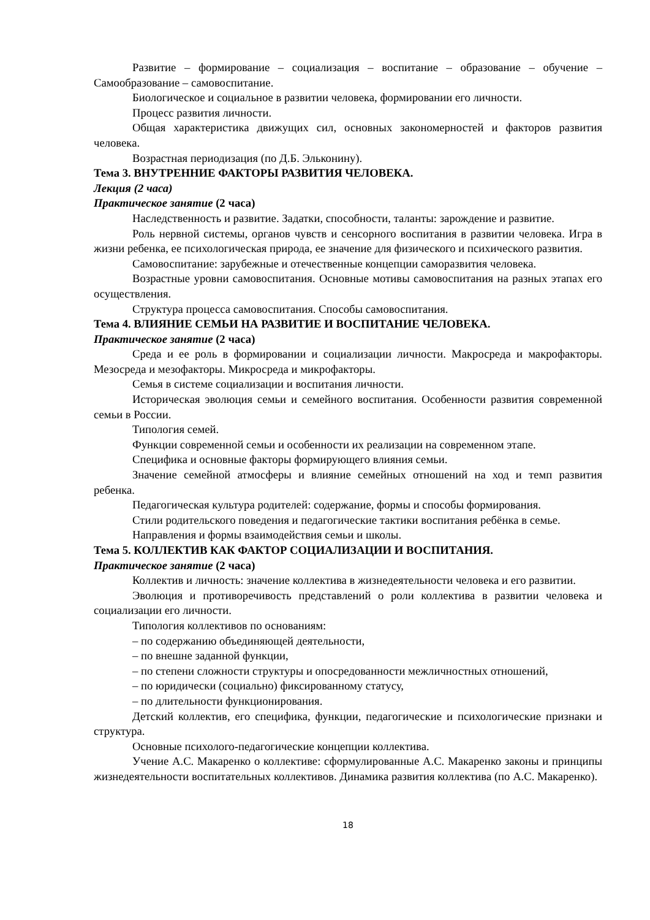Развитие – формирование – социализация – воспитание – образование – обучение – Самообразование – самовоспитание.
Биологическое и социальное в развитии человека, формировании его личности.
Процесс развития личности.
Общая характеристика движущих сил, основных закономерностей и факторов развития человека.
Возрастная периодизация (по Д.Б. Эльконину).
Тема 3. ВНУТРЕННИЕ ФАКТОРЫ РАЗВИТИЯ ЧЕЛОВЕКА.
Лекция (2 часа)
Практическое занятие (2 часа)
Наследственность и развитие. Задатки, способности, таланты: зарождение и развитие.
Роль нервной системы, органов чувств и сенсорного воспитания в развитии человека. Игра в жизни ребенка, ее психологическая природа, ее значение для физического и психического развития.
Самовоспитание: зарубежные и отечественные концепции саморазвития человека.
Возрастные уровни самовоспитания. Основные мотивы самовоспитания на разных этапах его осуществления.
Структура процесса самовоспитания. Способы самовоспитания.
Тема 4. ВЛИЯНИЕ СЕМЬИ НА РАЗВИТИЕ И ВОСПИТАНИЕ ЧЕЛОВЕКА.
Практическое занятие (2 часа)
Среда и ее роль в формировании и социализации личности. Макросреда и макрофакторы. Мезосреда и мезофакторы. Микросреда и микрофакторы.
Семья в системе социализации и воспитания личности.
Историческая эволюция семьи и семейного воспитания. Особенности развития современной семьи в России.
Типология семей.
Функции современной семьи и особенности их реализации на современном этапе.
Специфика и основные факторы формирующего влияния семьи.
Значение семейной атмосферы и влияние семейных отношений на ход и темп развития ребенка.
Педагогическая культура родителей: содержание, формы и способы формирования.
Стили родительского поведения и педагогические тактики воспитания ребёнка в семье.
Направления и формы взаимодействия семьи и школы.
Тема 5. КОЛЛЕКТИВ КАК ФАКТОР СОЦИАЛИЗАЦИИ И ВОСПИТАНИЯ.
Практическое занятие (2 часа)
Коллектив и личность: значение коллектива в жизнедеятельности человека и его развитии.
Эволюция и противоречивость представлений о роли коллектива в развитии человека и социализации его личности.
Типология коллективов по основаниям:
– по содержанию объединяющей деятельности,
– по внешне заданной функции,
– по степени сложности структуры и опосредованности межличностных отношений,
– по юридически (социально) фиксированному статусу,
– по длительности функционирования.
Детский коллектив, его специфика, функции, педагогические и психологические признаки и структура.
Основные психолого-педагогические концепции коллектива.
Учение А.С. Макаренко о коллективе: сформулированные А.С. Макаренко законы и принципы жизнедеятельности воспитательных коллективов. Динамика развития коллектива (по А.С. Макаренко).
18